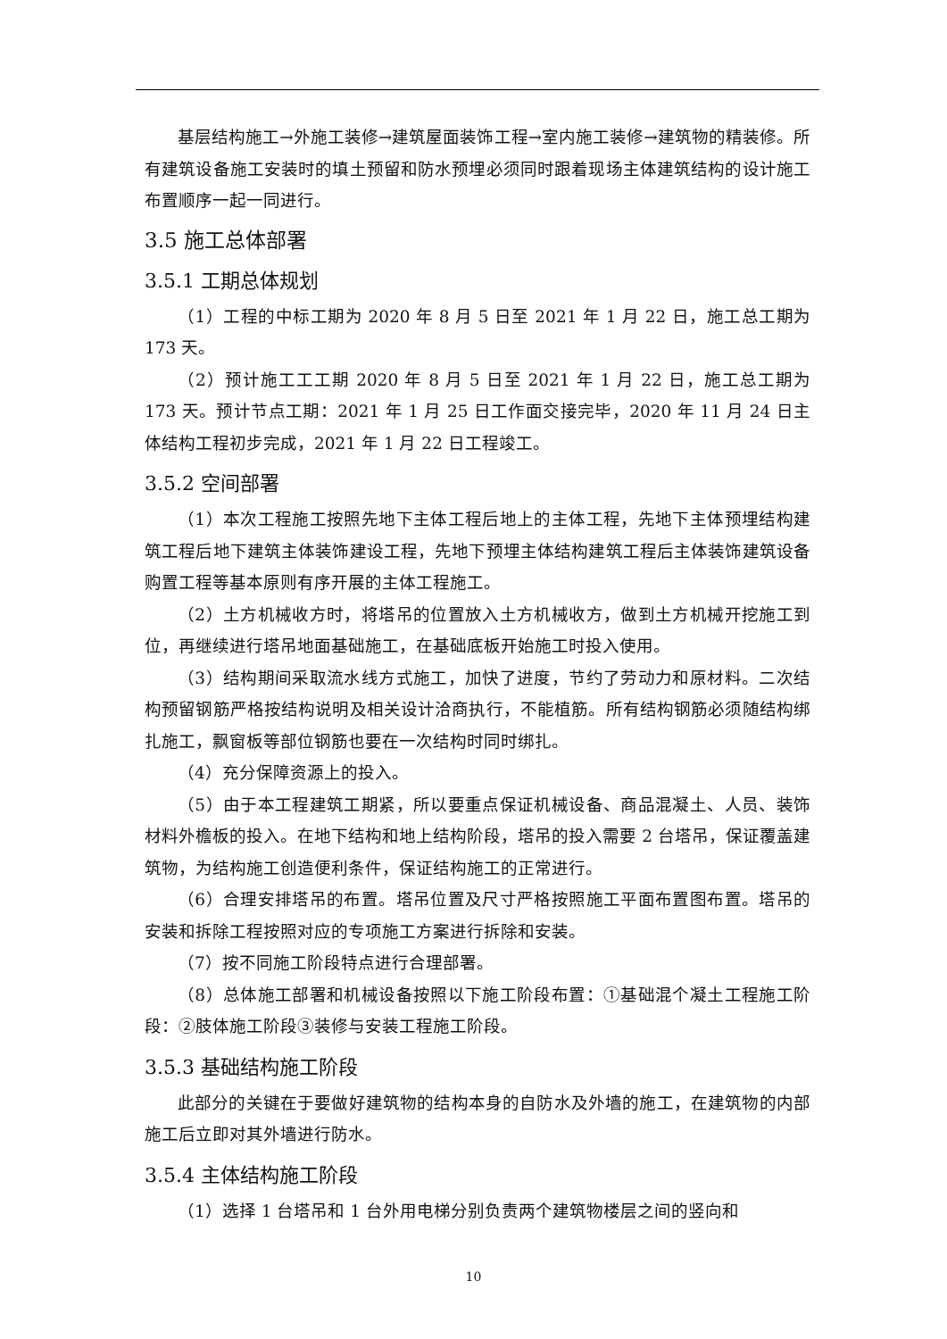基层结构施工→外施工装修→建筑屋面装饰工程→室内施工装修→建筑物的精装修。所有建筑设备施工安装时的填土预留和防水预埋必须同时跟着现场主体建筑结构的设计施工布置顺序一起一同进行。
3.5 施工总体部署
3.5.1 工期总体规划
（1）工程的中标工期为 2020 年 8 月 5 日至 2021 年 1 月 22 日，施工总工期为 173 天。
（2）预计施工工工期 2020 年 8 月 5 日至 2021 年 1 月 22 日，施工总工期为 173 天。预计节点工期：2021 年 1 月 25 日工作面交接完毕，2020 年 11 月 24 日主体结构工程初步完成，2021 年 1 月 22 日工程竣工。
3.5.2 空间部署
（1）本次工程施工按照先地下主体工程后地上的主体工程，先地下主体预埋结构建筑工程后地下建筑主体装饰建设工程，先地下预埋主体结构建筑工程后主体装饰建筑设备购置工程等基本原则有序开展的主体工程施工。
（2）土方机械收方时，将塔吊的位置放入土方机械收方，做到土方机械开挖施工到位，再继续进行塔吊地面基础施工，在基础底板开始施工时投入使用。
（3）结构期间采取流水线方式施工，加快了进度，节约了劳动力和原材料。二次结构预留钢筋严格按结构说明及相关设计洽商执行，不能植筋。所有结构钢筋必须随结构绑扎施工，飘窗板等部位钢筋也要在一次结构时同时绑扎。
（4）充分保障资源上的投入。
（5）由于本工程建筑工期紧，所以要重点保证机械设备、商品混凝土、人员、装饰材料外檐板的投入。在地下结构和地上结构阶段，塔吊的投入需要 2 台塔吊，保证覆盖建筑物，为结构施工创造便利条件，保证结构施工的正常进行。
（6）合理安排塔吊的布置。塔吊位置及尺寸严格按照施工平面布置图布置。塔吊的安装和拆除工程按照对应的专项施工方案进行拆除和安装。
（7）按不同施工阶段特点进行合理部署。
（8）总体施工部署和机械设备按照以下施工阶段布置：①基础混个凝土工程施工阶段：②肢体施工阶段③装修与安装工程施工阶段。
3.5.3 基础结构施工阶段
此部分的关键在于要做好建筑物的结构本身的自防水及外墙的施工，在建筑物的内部施工后立即对其外墙进行防水。
3.5.4 主体结构施工阶段
（1）选择 1 台塔吊和 1 台外用电梯分别负责两个建筑物楼层之间的竖向和
10